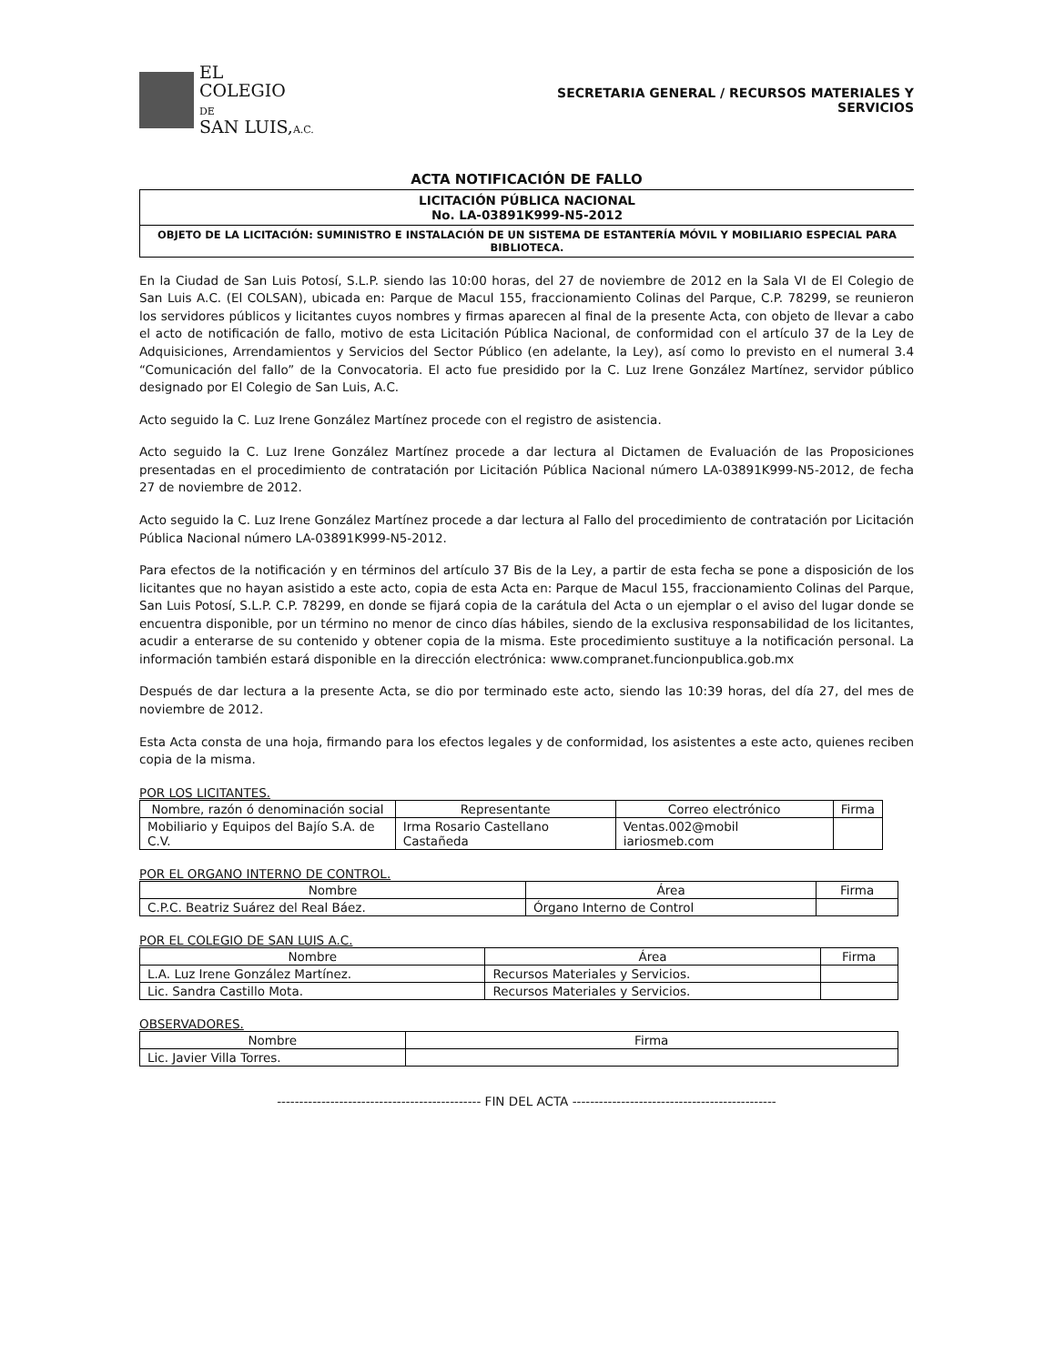EL
COLEGIO
DE
SAN LUIS,A.C.
SECRETARIA GENERAL / RECURSOS MATERIALES Y
SERVICIOS
ACTA NOTIFICACIÓN DE FALLO
LICITACIÓN PÚBLICA NACIONAL
No. LA-03891K999-N5-2012
OBJETO DE LA LICITACIÓN: SUMINISTRO E INSTALACIÓN DE UN SISTEMA DE ESTANTERÍA MÓVIL Y MOBILIARIO ESPECIAL PARA BIBLIOTECA.
En la Ciudad de San Luis Potosí, S.L.P. siendo las 10:00 horas, del 27 de noviembre de 2012 en la Sala VI de El Colegio de San Luis A.C. (El COLSAN), ubicada en: Parque de Macul 155, fraccionamiento Colinas del Parque, C.P. 78299, se reunieron los servidores públicos y licitantes cuyos nombres y firmas aparecen al final de la presente Acta, con objeto de llevar a cabo el acto de notificación de fallo, motivo de esta Licitación Pública Nacional, de conformidad con el artículo 37 de la Ley de Adquisiciones, Arrendamientos y Servicios del Sector Público (en adelante, la Ley), así como lo previsto en el numeral 3.4 “Comunicación del fallo” de la Convocatoria. El acto fue presidido por la C. Luz Irene González Martínez, servidor público designado por El Colegio de San Luis, A.C.
Acto seguido la C. Luz Irene González Martínez procede con el registro de asistencia.
Acto seguido la C. Luz Irene González Martínez procede a dar lectura al Dictamen de Evaluación de las Proposiciones presentadas en el procedimiento de contratación por Licitación Pública Nacional número LA-03891K999-N5-2012, de fecha 27 de noviembre de 2012.
Acto seguido la C. Luz Irene González Martínez procede a dar lectura al Fallo del procedimiento de contratación por Licitación Pública Nacional número LA-03891K999-N5-2012.
Para efectos de la notificación y en términos del artículo 37 Bis de la Ley, a partir de esta fecha se pone a disposición de los licitantes que no hayan asistido a este acto, copia de esta Acta en: Parque de Macul 155, fraccionamiento Colinas del Parque, San Luis Potosí, S.L.P. C.P. 78299, en donde se fijará copia de la carátula del Acta o un ejemplar o el aviso del lugar donde se encuentra disponible, por un término no menor de cinco días hábiles, siendo de la exclusiva responsabilidad de los licitantes, acudir a enterarse de su contenido y obtener copia de la misma. Este procedimiento sustituye a la notificación personal. La información también estará disponible en la dirección electrónica: www.compranet.funcionpublica.gob.mx
Después de dar lectura a la presente Acta, se dio por terminado este acto, siendo las 10:39 horas, del día 27, del mes de noviembre de 2012.
Esta Acta consta de una hoja, firmando para los efectos legales y de conformidad, los asistentes a este acto, quienes reciben copia de la misma.
POR LOS LICITANTES.
| Nombre, razón ó denominación social | Representante | Correo electrónico | Firma |
| --- | --- | --- | --- |
| Mobiliario y Equipos del Bajío S.A. de C.V. | Irma Rosario Castellano Castañeda | Ventas.002@mobil iariosmeb.com | |
POR EL ORGANO INTERNO DE CONTROL.
| Nombre | Área | Firma |
| --- | --- | --- |
| C.P.C. Beatriz Suárez del Real Báez. | Órgano Interno de Control | |
POR EL COLEGIO DE SAN LUIS A.C.
| Nombre | Área | Firma |
| --- | --- | --- |
| L.A. Luz Irene González Martínez. | Recursos Materiales y Servicios. | |
| Lic. Sandra Castillo Mota. | Recursos Materiales y Servicios. | |
OBSERVADORES.
| Nombre | Firma |
| --- | --- |
| Lic. Javier Villa Torres. | |
---------------------------------------------- FIN DEL ACTA ----------------------------------------------